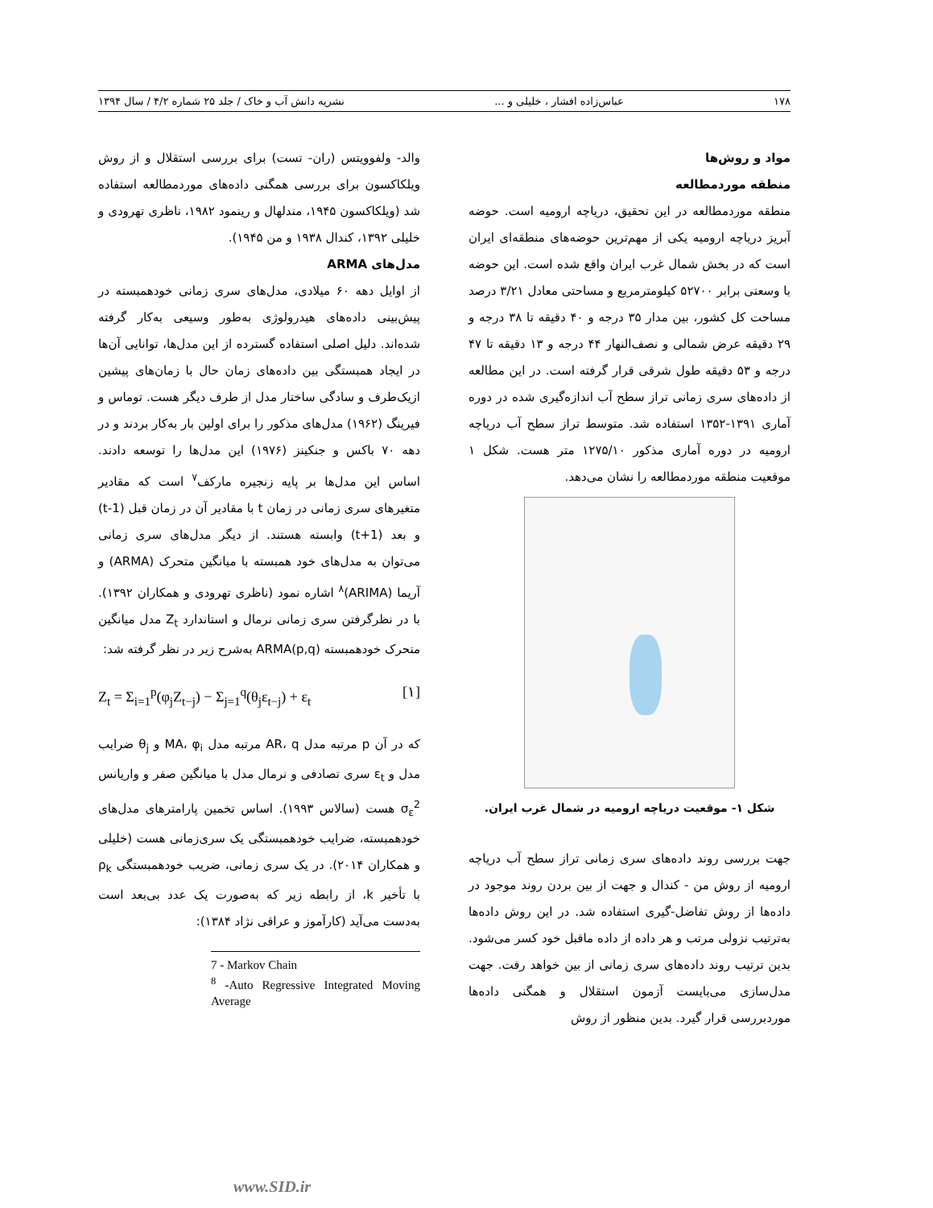۱۷۸ عباس‌زاده افشار ، خلیلی و ... نشریه دانش آب و خاک / جلد ۲۵ شماره ۴/۲ / سال ۱۳۹۴
مواد و روش‌ها
منطقه موردمطالعه
منطقه موردمطالعه در این تحقیق، دریاچه ارومیه است. حوضه آبریز دریاچه ارومیه یکی از مهم‌ترین حوضه‌های منطقه‌ای ایران است که در بخش شمال غرب ایران واقع شده است. این حوضه با وسعتی برابر ۵۲۷۰۰ کیلومترمربع و مساحتی معادل ۳/۲۱ درصد مساحت کل کشور، بین مدار ۳۵ درجه و ۴۰ دقیقه تا ۳۸ درجه و ۲۹ دقیقه عرض شمالی و نصف‌النهار ۴۴ درجه و ۱۳ دقیقه تا ۴۷ درجه و ۵۳ دقیقه طول شرقی قرار گرفته است. در این مطالعه از داده‌های سری زمانی تراز سطح آب اندازه‌گیری شده در دوره آماری ۱۳۹۱-۱۳۵۲ استفاده شد. متوسط تراز سطح آب دریاچه ارومیه در دوره آماری مذکور ۱۲۷۵/۱۰ متر هست. شکل ۱ موقعیت منطقه موردمطالعه را نشان می‌دهد.
شکل ۱- موقعیت دریاچه ارومیه در شمال غرب ایران.
جهت بررسی روند داده‌های سری زمانی تراز سطح آب دریاچه ارومیه از روش من - کندال و جهت از بین بردن روند موجود در داده‌ها از روش تفاضل-گیری استفاده شد. در این روش داده‌ها به‌ترتیب نزولی مرتب و هر داده از داده ماقبل خود کسر می‌شود. بدین ترتیب روند داده‌های سری زمانی از بین خواهد رفت. جهت مدل‌سازی می‌بایست آزمون استقلال و همگنی داده‌ها موردبررسی قرار گیرد. بدین منظور از روش
والد- ولفوویتس (ران- تست) برای بررسی استقلال و از روش ویلکاکسون برای بررسی همگنی داده‌های موردمطالعه استفاده شد (ویلکاکسون ۱۹۴۵، مندلهال و رینمود ۱۹۸۲، ناظری تهرودی و خلیلی ۱۳۹۲، کندال ۱۹۳۸ و من ۱۹۴۵).
مدل‌های ARMA
از اوایل دهه ۶۰ میلادی، مدل‌های سری زمانی خودهمبسته در پیش‌بینی داده‌های هیدرولوژی به‌طور وسیعی به‌کار گرفته شده‌اند. دلیل اصلی استفاده گسترده از این مدل‌ها، توانایی آن‌ها در ایجاد همبستگی بین داده‌های زمان حال با زمان‌های پیشین ازیک‌طرف و سادگی ساختار مدل از طرف دیگر هست. توماس و فیرینگ (۱۹۶۲) مدل‌های مذکور را برای اولین بار به‌کار بردند و در دهه ۷۰ باکس و جنکینز (۱۹۷۶) این مدل‌ها را توسعه دادند. اساس این مدل‌ها بر پایه زنجیره مارکف<sup>۷</sup> است که مقادیر متغیرهای سری زمانی در زمان t با مقادیر آن در زمان قبل (t-1) و بعد (t+1) وابسته هستند. از دیگر مدل‌های سری زمانی می‌توان به مدل‌های خود همبسته با میانگین متحرک (ARMA) و آریما (ARIMA)<sup>۸</sup> اشاره نمود (ناظری تهرودی و همکاران ۱۳۹۲). با در نظرگرفتن سری زمانی نرمال و استاندارد Z<sub>t</sub> مدل میانگین متحرک خودهمبسته ARMA(p,q) به‌شرح زیر در نظر گرفته شد:
Z<sub>t</sub> = Σ<sub>i=1</sub><sup>p</sup>(φ<sub>j</sub>Z<sub>t−j</sub>) − Σ<sub>j=1</sub><sup>q</sup>(θ<sub>j</sub>ε<sub>t−j</sub>) + ε<sub>t</sub> [۱]
که در آن p مرتبه مدل AR، q مرتبه مدل MA، φ<sub>i</sub> و θ<sub>j</sub> ضرایب مدل و ε<sub>t</sub> سری تصادفی و نرمال مدل با میانگین صفر و واریانس σ<sub>ε</sub><sup>2</sup> هست (سالاس ۱۹۹۳). اساس تخمین پارامترهای مدل‌های خودهمبسته، ضرایب خودهمبستگی یک سری‌زمانی هست (خلیلی و همکاران ۲۰۱۴). در یک سری زمانی، ضریب خودهمبستگی ρ<sub>k</sub> با تأخیر k، از رابطه زیر که به‌صورت یک عدد بی‌بعد است به‌دست می‌آید (کارآموز و عراقی نژاد ۱۳۸۴):
7 - Markov Chain
<sup>8</sup> -Auto Regressive Integrated Moving Average
www.SID.ir